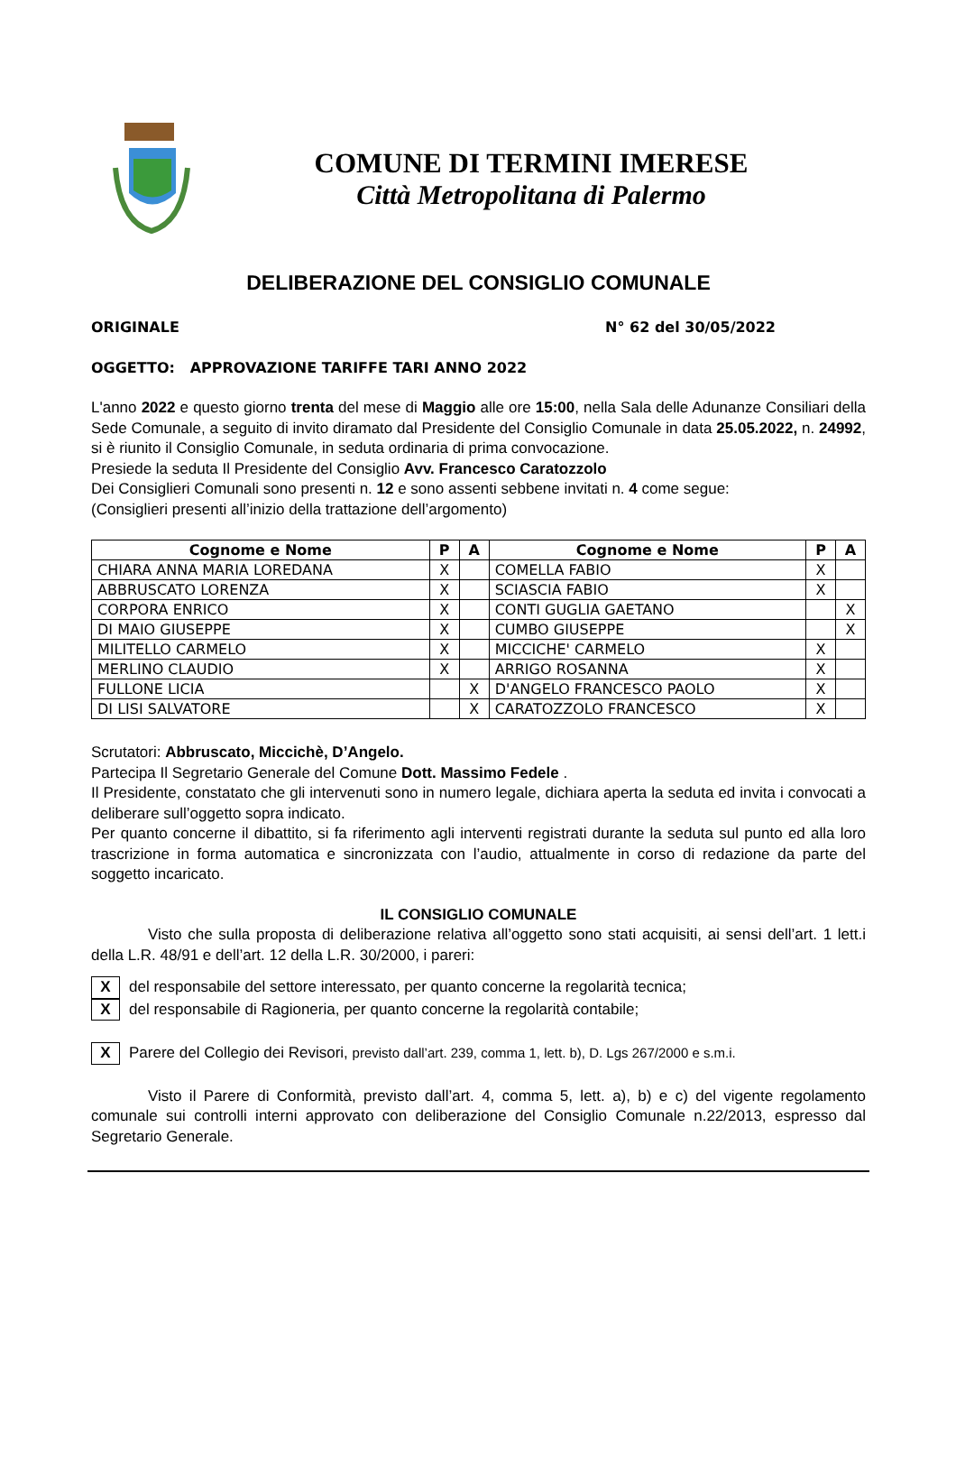COMUNE DI TERMINI IMERESE
Città Metropolitana di Palermo
DELIBERAZIONE DEL CONSIGLIO COMUNALE
ORIGINALE N° 62 del 30/05/2022
OGGETTO: APPROVAZIONE TARIFFE TARI ANNO 2022
L'anno 2022 e questo giorno trenta del mese di Maggio alle ore 15:00, nella Sala delle Adunanze Consiliari della Sede Comunale, a seguito di invito diramato dal Presidente del Consiglio Comunale in data 25.05.2022, n. 24992, si è riunito il Consiglio Comunale, in seduta ordinaria di prima convocazione.
Presiede la seduta Il Presidente del Consiglio Avv. Francesco Caratozzolo
Dei Consiglieri Comunali sono presenti n. 12 e sono assenti sebbene invitati n. 4 come segue:
(Consiglieri presenti all’inizio della trattazione dell’argomento)
| Cognome e Nome | P | A | Cognome e Nome | P | A |
| --- | --- | --- | --- | --- | --- |
| CHIARA ANNA MARIA LOREDANA | X | | COMELLA FABIO | X | |
| ABBRUSCATO LORENZA | X | | SCIASCIA FABIO | X | |
| CORPORA ENRICO | X | | CONTI GUGLIA GAETANO | | X |
| DI MAIO GIUSEPPE | X | | CUMBO GIUSEPPE | | X |
| MILITELLO CARMELO | X | | MICCICHE' CARMELO | X | |
| MERLINO CLAUDIO | X | | ARRIGO ROSANNA | X | |
| FULLONE LICIA | | X | D'ANGELO FRANCESCO PAOLO | X | |
| DI LISI SALVATORE | | X | CARATOZZOLO FRANCESCO | X | |
Scrutatori: Abbruscato, Miccichè, D’Angelo.
Partecipa Il Segretario Generale del Comune Dott. Massimo Fedele .
Il Presidente, constatato che gli intervenuti sono in numero legale, dichiara aperta la seduta ed invita i convocati a deliberare sull’oggetto sopra indicato.
Per quanto concerne il dibattito, si fa riferimento agli interventi registrati durante la seduta sul punto ed alla loro trascrizione in forma automatica e sincronizzata con l’audio, attualmente in corso di redazione da parte del soggetto incaricato.
IL CONSIGLIO COMUNALE
Visto che sulla proposta di deliberazione relativa all’oggetto sono stati acquisiti, ai sensi dell’art. 1 lett.i della L.R. 48/91 e dell’art. 12 della L.R. 30/2000, i pareri:
Xdel responsabile del settore interessato, per quanto concerne la regolarità tecnica;
Xdel responsabile di Ragioneria, per quanto concerne la regolarità contabile;
X Parere del Collegio dei Revisori, previsto dall’art. 239, comma 1, lett. b), D. Lgs 267/2000 e s.m.i.
Visto il Parere di Conformità, previsto dall’art. 4, comma 5, lett. a), b) e c) del vigente regolamento comunale sui controlli interni approvato con deliberazione del Consiglio Comunale n.22/2013, espresso dal Segretario Generale.